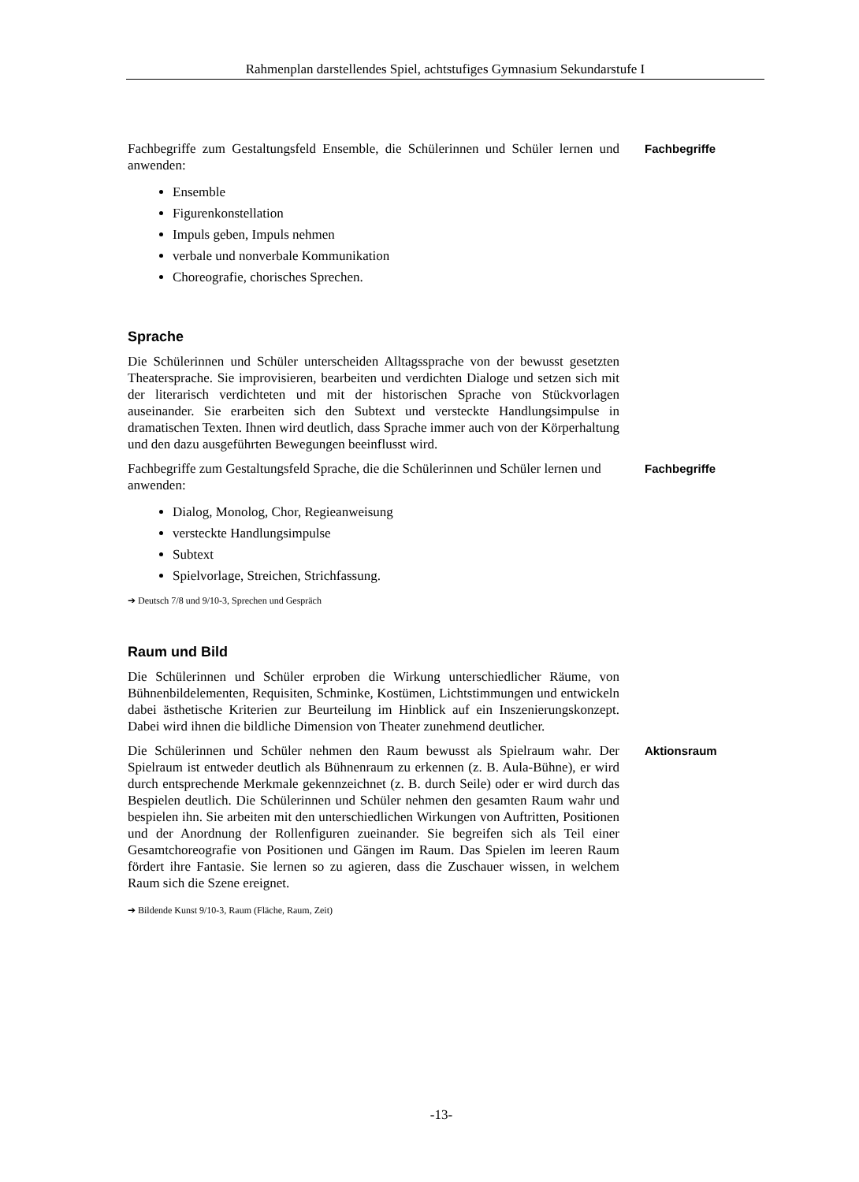Rahmenplan darstellendes Spiel, achtstufiges Gymnasium Sekundarstufe I
Fachbegriffe zum Gestaltungsfeld Ensemble, die Schülerinnen und Schüler lernen und anwenden:
Ensemble
Figurenkonstellation
Impuls geben, Impuls nehmen
verbale und nonverbale Kommunikation
Choreografie, chorisches Sprechen.
Fachbegriffe
Sprache
Die Schülerinnen und Schüler unterscheiden Alltagssprache von der bewusst gesetzten Theatersprache. Sie improvisieren, bearbeiten und verdichten Dialoge und setzen sich mit der literarisch verdichteten und mit der historischen Sprache von Stückvorlagen auseinander. Sie erarbeiten sich den Subtext und versteckte Handlungsimpulse in dramatischen Texten. Ihnen wird deutlich, dass Sprache immer auch von der Körperhaltung und den dazu ausgeführten Bewegungen beeinflusst wird.
Fachbegriffe zum Gestaltungsfeld Sprache, die die Schülerinnen und Schüler lernen und anwenden:
Dialog, Monolog, Chor, Regieanweisung
versteckte Handlungsimpulse
Subtext
Spielvorlage, Streichen, Strichfassung.
➔ Deutsch 7/8 und 9/10-3, Sprechen und Gespräch
Fachbegriffe
Raum und Bild
Die Schülerinnen und Schüler erproben die Wirkung unterschiedlicher Räume, von Bühnenbildelementen, Requisiten, Schminke, Kostümen, Lichtstimmungen und entwickeln dabei ästhetische Kriterien zur Beurteilung im Hinblick auf ein Inszenierungskonzept. Dabei wird ihnen die bildliche Dimension von Theater zunehmend deutlicher.
Die Schülerinnen und Schüler nehmen den Raum bewusst als Spielraum wahr. Der Spielraum ist entweder deutlich als Bühnenraum zu erkennen (z. B. Aula-Bühne), er wird durch entsprechende Merkmale gekennzeichnet (z. B. durch Seile) oder er wird durch das Bespielen deutlich. Die Schülerinnen und Schüler nehmen den gesamten Raum wahr und bespielen ihn. Sie arbeiten mit den unterschiedlichen Wirkungen von Auftritten, Positionen und der Anordnung der Rollenfiguren zueinander. Sie begreifen sich als Teil einer Gesamtchoreografie von Positionen und Gängen im Raum. Das Spielen im leeren Raum fördert ihre Fantasie. Sie lernen so zu agieren, dass die Zuschauer wissen, in welchem Raum sich die Szene ereignet.
➔ Bildende Kunst 9/10-3, Raum (Fläche, Raum, Zeit)
Aktionsraum
-13-